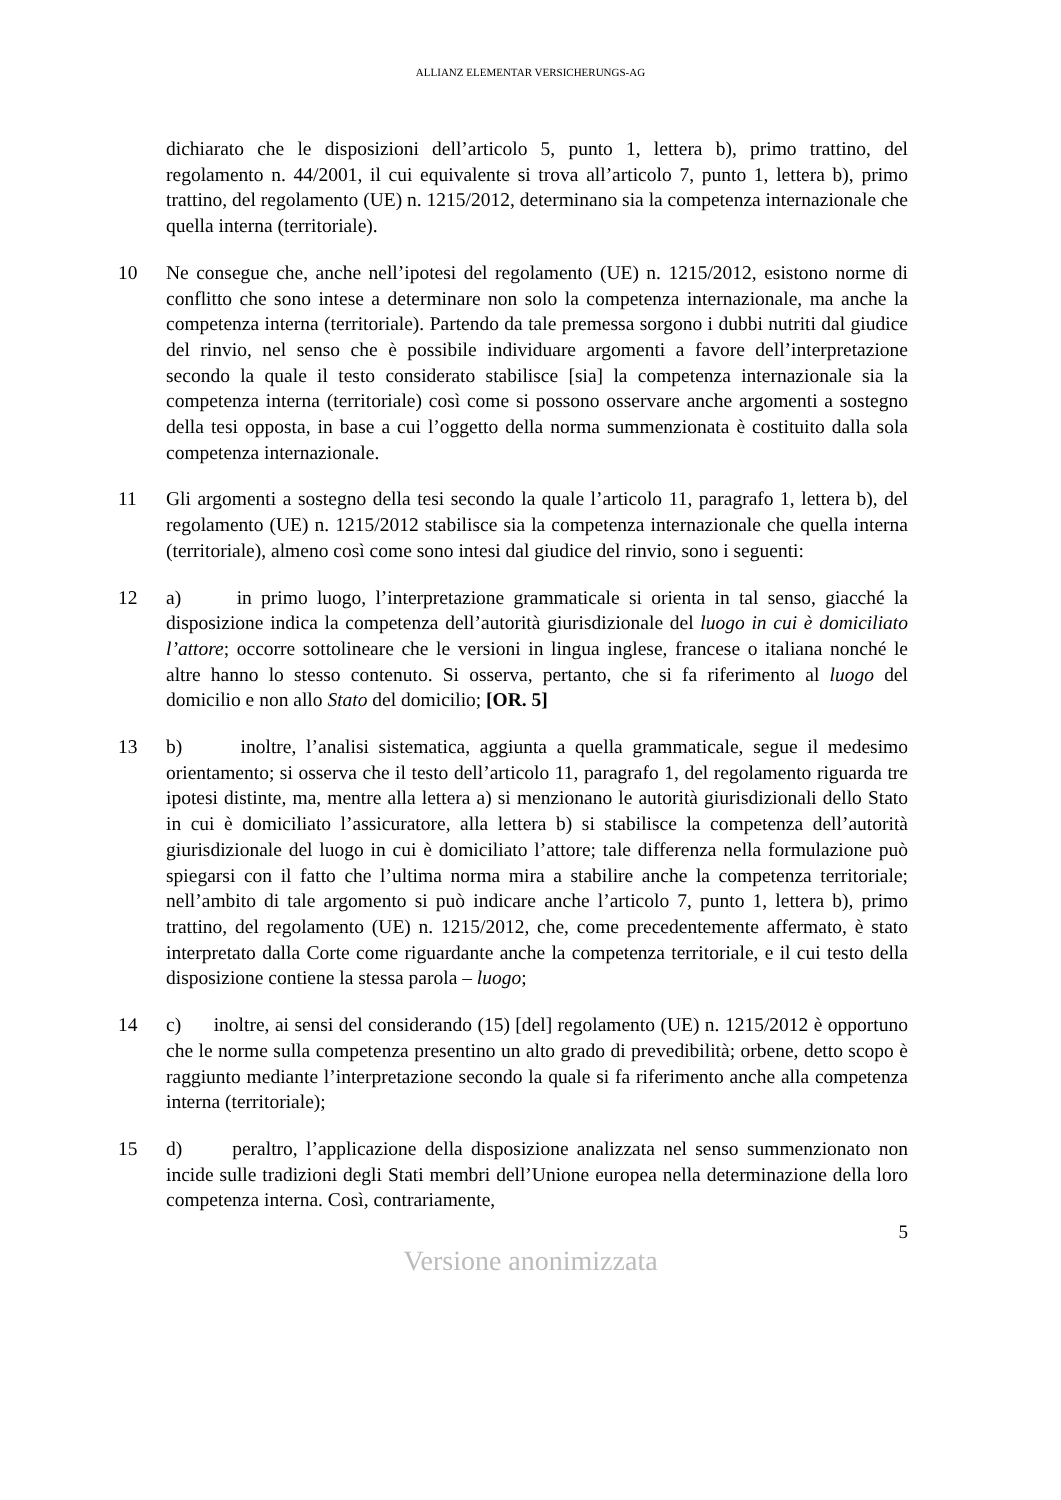ALLIANZ ELEMENTAR VERSICHERUNGS-AG
dichiarato che le disposizioni dell’articolo 5, punto 1, lettera b), primo trattino, del regolamento n. 44/2001, il cui equivalente si trova all’articolo 7, punto 1, lettera b), primo trattino, del regolamento (UE) n. 1215/2012, determinano sia la competenza internazionale che quella interna (territoriale).
10 Ne consegue che, anche nell’ipotesi del regolamento (UE) n. 1215/2012, esistono norme di conflitto che sono intese a determinare non solo la competenza internazionale, ma anche la competenza interna (territoriale). Partendo da tale premessa sorgono i dubbi nutriti dal giudice del rinvio, nel senso che è possibile individuare argomenti a favore dell’interpretazione secondo la quale il testo considerato stabilisce [sia] la competenza internazionale sia la competenza interna (territoriale) così come si possono osservare anche argomenti a sostegno della tesi opposta, in base a cui l’oggetto della norma summenzionata è costituito dalla sola competenza internazionale.
11 Gli argomenti a sostegno della tesi secondo la quale l’articolo 11, paragrafo 1, lettera b), del regolamento (UE) n. 1215/2012 stabilisce sia la competenza internazionale che quella interna (territoriale), almeno così come sono intesi dal giudice del rinvio, sono i seguenti:
12 a) in primo luogo, l’interpretazione grammaticale si orienta in tal senso, giacché la disposizione indica la competenza dell’autorità giurisdizionale del luogo in cui è domiciliato l’attore; occorre sottolineare che le versioni in lingua inglese, francese o italiana nonché le altre hanno lo stesso contenuto. Si osserva, pertanto, che si fa riferimento al luogo del domicilio e non allo Stato del domicilio; [OR. 5]
13 b) inoltre, l’analisi sistematica, aggiunta a quella grammaticale, segue il medesimo orientamento; si osserva che il testo dell’articolo 11, paragrafo 1, del regolamento riguarda tre ipotesi distinte, ma, mentre alla lettera a) si menzionano le autorità giurisdizionali dello Stato in cui è domiciliato l’assicuratore, alla lettera b) si stabilisce la competenza dell’autorità giurisdizionale del luogo in cui è domiciliato l’attore; tale differenza nella formulazione può spiegarsi con il fatto che l’ultima norma mira a stabilire anche la competenza territoriale; nell’ambito di tale argomento si può indicare anche l’articolo 7, punto 1, lettera b), primo trattino, del regolamento (UE) n. 1215/2012, che, come precedentemente affermato, è stato interpretato dalla Corte come riguardante anche la competenza territoriale, e il cui testo della disposizione contiene la stessa parola – luogo;
14 c) inoltre, ai sensi del considerando (15) [del] regolamento (UE) n. 1215/2012 è opportuno che le norme sulla competenza presentino un alto grado di prevedibilità; orbene, detto scopo è raggiunto mediante l’interpretazione secondo la quale si fa riferimento anche alla competenza interna (territoriale);
15 d) peraltro, l’applicazione della disposizione analizzata nel senso summenzionato non incide sulle tradizioni degli Stati membri dell’Unione europea nella determinazione della loro competenza interna. Così, contrariamente,
5
Versione anonimizzata